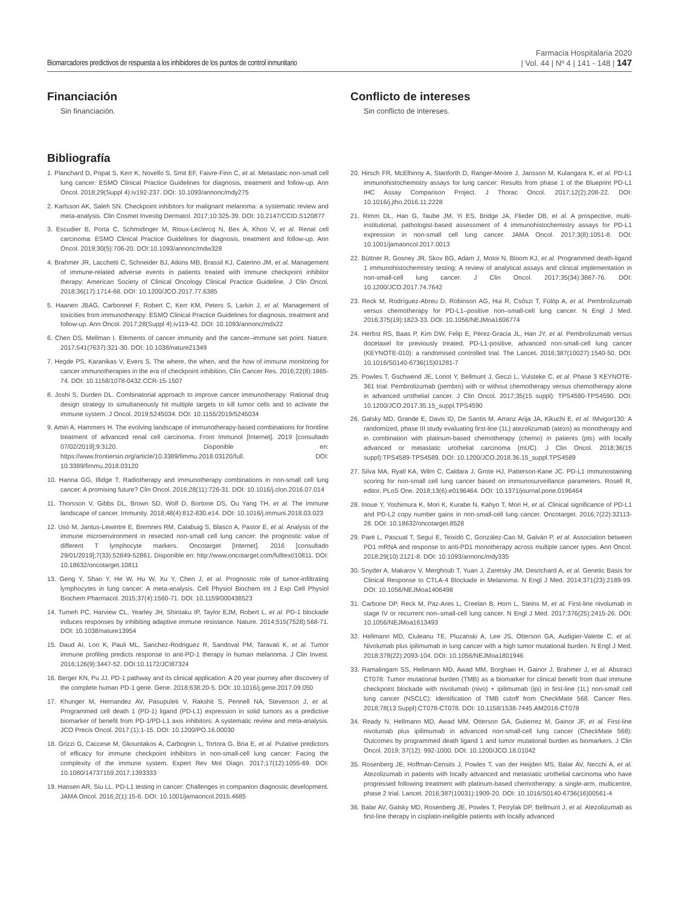Biomarcadores predictivos de respuesta a los inhibidores de los puntos de control inmunitario
Farmacia Hospitalaria 2020
| Vol. 44 | Nº 4 | 141 - 148 | 147
Financiación
Sin financiación.
Conflicto de intereses
Sin conflicto de intereses.
Bibliografía
1. Planchard D, Popat S, Kerr K, Novello S, Smit EF, Faivre-Finn C, et al. Metastatic non-small cell lung cancer: ESMO Clinical Practice Guidelines for diagnosis, treatment and follow-up. Ann Oncol. 2018;29(Suppl 4):iv192-237. DOI: 10.1093/annonc/mdy275
2. Karlsson AK, Saleh SN. Checkpoint inhibitors for malignant melanoma: a systematic review and meta-analysis. Clin Cosmet Investig Dermatol. 2017;10:325-39. DOI: 10.2147/CCID.S120877
3. Escudier B, Porta C, Schmidinger M, Rioux-Leclercq N, Bex A, Khoo V, et al. Renal cell carcinoma: ESMO Clinical Practice Guidelines for diagnosis, treatment and follow-up. Ann Oncol. 2019;30(5):706-20. DOI:10.1093/annonc/mdw328
4. Brahmer JR, Lacchetti C, Schneider BJ, Atkins MB, Brassil KJ, Caterino JM, et al. Management of immune-related adverse events in patients treated with immune checkpoint inhibitor therapy: American Society of Clinical Oncology Clinical Practice Guideline. J Clin Oncol. 2018;36(17):1714-68. DOI: 10.1200/JCO.2017.77.6385
5. Haanen JBAG, Carbonnel F, Robert C, Kerr KM, Peters S, Larkin J, et al. Management of toxicities from immunotherapy: ESMO Clinical Practice Guidelines for diagnosis, treatment and follow-up. Ann Oncol. 2017;28(Suppl 4):iv119-42. DOI: 10.1093/annonc/mdx22
6. Chen DS, Mellman I. Elements of cancer immunity and the cancer–immune set point. Nature. 2017;541(7637):321-30. DOI: 10.1038/nature21349
7. Hegde PS, Karanikas V, Evers S. The where, the when, and the how of immune monitoring for cancer immunotherapies in the era of checkpoint inhibition. Clin Cancer Res. 2016;22(8):1865-74. DOI: 10.1158/1078-0432.CCR-15-1507
8. Joshi S, Durden DL. Combinatorial approach to improve cancer immunotherapy: Rational drug design strategy to simultaneously hit multiple targets to kill tumor cells and to activate the immune system. J Oncol. 2019;5245034. DOI: 10.1155/2019/5245034
9. Amin A, Hammers H. The evolving landscape of immunotherapy-based combinations for frontline treatment of advanced renal cell carcinoma. Front Immunol [Internet]. 2019 [consultado 07/02/2019];9:3120. Disponible en: https://www.frontiersin.org/article/10.3389/fimmu.2018.03120/full. DOI: 10.3389/fimmu.2018.03120
10. Hanna GG, Illidge T. Radiotherapy and immunotherapy combinations in non-small cell lung cancer: A promising future? Clin Oncol. 2016;28(11):726-31. DOI: 10.1016/j.clon.2016.07.014
11. Thorsson V, Gibbs DL, Brown SD, Wolf D, Bortone DS, Ou Yang TH, et al. The immune landscape of cancer. Immunity. 2018;48(4):812-830.e14. DOI: 10.1016/j.immuni.2018.03.023
12. Usó M, Jantus-Lewintre E, Bremnes RM, Calabuig S, Blasco A, Pastor E, et al. Analysis of the immune microenvironment in resected non-small cell lung cancer: the prognostic value of different T lymphocyte markers. Oncotarget [Internet]. 2016 [consultado 29/01/2019];7(33):52849-52861. Disponible en: http://www.oncotarget.com/fulltext/10811. DOI: 10.18632/oncotarget.10811
13. Geng Y, Shao Y, He W, Hu W, Xu Y, Chen J, et al. Prognostic role of tumor-infiltrating lymphocytes in lung cancer: A meta-analysis. Cell Physiol Biochem Int J Exp Cell Physiol Biochem Pharmacol. 2015;37(4):1560-71. DOI: 10.1159/000438523
14. Tumeh PC, Harview CL, Yearley JH, Shintaku IP, Taylor EJM, Robert L, et al. PD-1 blockade induces responses by inhibiting adaptive immune resistance. Nature. 2014;515(7528):568-71. DOI: 10.1038/nature13954
15. Daud AI, Loo K, Pauli ML, Sanchez-Rodriguez R, Sandoval PM, Taravati K, et al. Tumor immune profiling predicts response to anti-PD-1 therapy in human melanoma. J Clin Invest. 2016;126(9):3447-52. DOI:10.1172/JCI87324
16. Berger KN, Pu JJ. PD-1 pathway and its clinical application: A 20 year journey after discovery of the complete human PD-1 gene. Gene. 2018;638:20-5. DOI: 10.1016/j.gene.2017.09.050
17. Khunger M, Hernandez AV, Pasupuleti V, Rakshit S, Pennell NA, Stevenson J, et al. Programmed cell death 1 (PD-1) ligand (PD-L1) expression in solid tumors as a predictive biomarker of benefit from PD-1/PD-L1 axis inhibitors: A systematic review and meta-analysis. JCO Precis Oncol. 2017;(1):1-15. DOI: 10.1200/PO.16.00030
18. Grizzi G, Caccese M, Gkountakos A, Carbognin L, Tortora G, Bria E, et al. Putative predictors of efficacy for immune checkpoint inhibitors in non-small-cell lung cancer: Facing the complexity of the immune system. Expert Rev Mol Diagn. 2017;17(12):1055-69. DOI: 10.1080/14737159.2017.1393333
19. Hansen AR, Siu LL. PD-L1 testing in cancer: Challenges in companion diagnostic development. JAMA Oncol. 2016;2(1):15-6. DOI: 10.1001/jamaoncol.2015.4685
20. Hirsch FR, McElhinny A, Stanforth D, Ranger-Moore J, Jansson M, Kulangara K, et al. PD-L1 immunohistochemistry assays for lung cancer: Results from phase 1 of the Blueprint PD-L1 IHC Assay Comparison Project. J Thorac Oncol. 2017;12(2):208-22. DOI: 10.1016/j.jtho.2016.11.2228
21. Rimm DL, Han G, Taube JM, Yi ES, Bridge JA, Flieder DB, et al. A prospective, multi-institutional, pathologist-based assessment of 4 immunohistochemistry assays for PD-L1 expression in non-small cell lung cancer. JAMA Oncol. 2017;3(8):1051-8. DOI: 10.1001/jamaoncol.2017.0013
22. Büttner R, Gosney JR, Skov BG, Adam J, Motoi N, Bloom KJ, et al. Programmed death-ligand 1 immunohistochemistry testing: A review of analytical assays and clinical implementation in non-small-cell lung cancer. J Clin Oncol. 2017;35(34):3867-76. DOI: 10.1200/JCO.2017.74.7642
23. Reck M, Rodríguez-Abreu D, Robinson AG, Hui R, Csőszi T, Fülöp A, et al. Pembrolizumab versus chemotherapy for PD-L1–positive non–small-cell lung cancer. N Engl J Med. 2016;375(19):1823-33. DOI: 10.1056/NEJMoa1606774
24. Herbst RS, Baas P, Kim DW, Felip E, Pérez-Gracia JL, Han JY, et al. Pembrolizumab versus docetaxel for previously treated, PD-L1-positive, advanced non-small-cell lung cancer (KEYNOTE-010): a randomised controlled trial. The Lancet. 2016;387(10027):1540-50. DOI: 10.1016/S0140-6736(15)01281-7
25. Powles T, Gschwend JE, Loriot Y, Bellmunt J, Geczi L, Vulsteke C, et al. Phase 3 KEYNOTE-361 trial: Pembrolizumab (pembro) with or without chemotherapy versus chemotherapy alone in advanced urothelial cancer. J Clin Oncol. 2017;35(15 suppl): TPS4590-TPS4590. DOI: 10.1200/JCO.2017.35.15_suppl.TPS4590
26. Galsky MD, Grande E, Davis ID, De Santis M, Arranz Arija JA, Kikuchi E, et al. IMvigor130: A randomized, phase III study evaluating first-line (1L) atezolizumab (atezo) as monotherapy and in combination with platinum-based chemotherapy (chemo) in patients (pts) with locally advanced or metastatic urothelial carcinoma (mUC). J Clin Oncol. 2018;36(15 suppl):TPS4589-TPS4589. DOI: 10.1200/JCO.2018.36.15_suppl.TPS4589
27. Silva MA, Ryall KA, Wilm C, Caldara J, Grote HJ, Patterson-Kane JC. PD-L1 immunostaining scoring for non-small cell lung cancer based on immunosurveillance parameters. Rosell R, editor. PLoS One. 2018;13(6):e0196464. DOI: 10.1371/journal.pone.0196464
28. Inoue Y, Yoshimura K, Mori K, Kurabe N, Kahyo T, Mori H, et al. Clinical significance of PD-L1 and PD-L2 copy number gains in non-small-cell lung cancer. Oncotarget. 2016;7(22):32113-28. DOI: 10.18632/oncotarget.8528
29. Paré L, Pascual T, Seguí E, Teixidó C, González-Cao M, Galván P, et al. Association between PD1 mRNA and response to anti-PD1 monotherapy across multiple cancer types. Ann Oncol. 2018;29(10):2121-8. DOI: 10.1093/annonc/mdy335
30. Snyder A, Makarov V, Merghoub T, Yuan J, Zaretsky JM, Desrichard A, et al. Genetic Basis for Clinical Response to CTLA-4 Blockade in Melanoma. N Engl J Med. 2014;371(23):2189-99. DOI: 10.1056/NEJMoa1406498
31. Carbone DP, Reck M, Paz-Ares L, Creelan B, Horn L, Steins M, et al. First-line nivolumab in stage IV or recurrent non–small-cell lung cancer. N Engl J Med. 2017;376(25):2415-26. DOI: 10.1056/NEJMoa1613493
32. Hellmann MD, Ciuleanu TE, Pluzanski A, Lee JS, Otterson GA, Audigier-Valette C, et al. Nivolumab plus ipilimumab in lung cancer with a high tumor mutational burden. N Engl J Med. 2018;378(22):2093-104. DOI: 10.1056/NEJMoa1801946
33. Ramalingam SS, Hellmann MD, Awad MM, Borghaei H, Gainor J, Brahmer J, et al. Abstract CT078: Tumor mutational burden (TMB) as a biomarker for clinical benefit from dual immune checkpoint blockade with nivolumab (nivo) + ipilimumab (ipi) in first-line (1L) non-small cell lung cancer (NSCLC): identification of TMB cutoff from CheckMate 568. Cancer Res. 2018;78(13 Suppl):CT078-CT078. DOI: 10.1158/1538-7445.AM2018-CT078
34. Ready N, Hellmann MD, Awad MM, Otterson GA, Gutierrez M, Gainor JF, et al. First-line nivolumab plus ipilimumab in advanced non-small-cell lung cancer (CheckMate 568): Outcomes by programmed death ligand 1 and tumor mutational burden as biomarkers. J Clin Oncol. 2019; 37(12): 992-1000. DOI: 10.1200/JCO.18.01042
35. Rosenberg JE, Hoffman-Censits J, Powles T, van der Heijden MS, Balar AV, Necchi A, et al. Atezolizumab in patients with locally advanced and metastatic urothelial carcinoma who have progressed following treatment with platinum-based chemotherapy: a single-arm, multicentre, phase 2 trial. Lancet. 2016;387(10031):1909-20. DOI: 10.1016/S0140-6736(16)00561-4
36. Balar AV, Galsky MD, Rosenberg JE, Powles T, Petrylak DP, Bellmunt J, et al. Atezolizumab as first-line therapy in cisplatin-ineligible patients with locally advanced